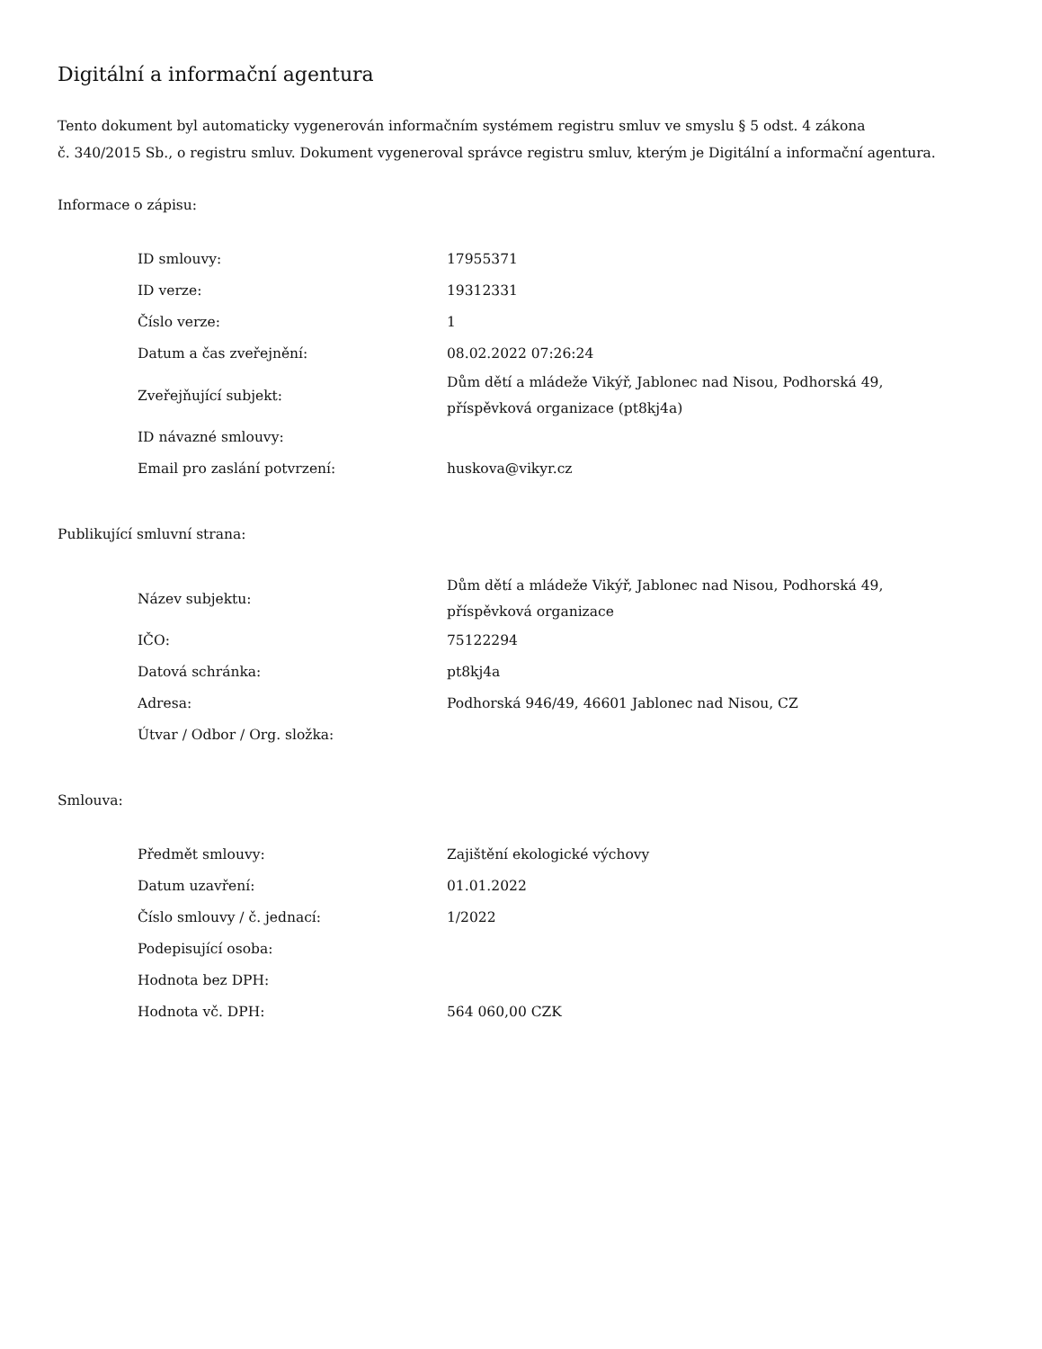Digitální a informační agentura
Tento dokument byl automaticky vygenerován informačním systémem registru smluv ve smyslu § 5 odst. 4 zákona
č. 340/2015 Sb., o registru smluv. Dokument vygeneroval správce registru smluv, kterým je Digitální a informační agentura.
Informace o zápisu:
| ID smlouvy: | 17955371 |
| ID verze: | 19312331 |
| Číslo verze: | 1 |
| Datum a čas zveřejnění: | 08.02.2022 07:26:24 |
| Zveřejňující subjekt: | Dům dětí a mládeže Vikýř, Jablonec nad Nisou, Podhorská 49, příspěvková organizace (pt8kj4a) |
| ID návazné smlouvy: | |
| Email pro zaslání potvrzení: | huskova@vikyr.cz |
Publikující smluvní strana:
| Název subjektu: | Dům dětí a mládeže Vikýř, Jablonec nad Nisou, Podhorská 49, příspěvková organizace |
| IČO: | 75122294 |
| Datová schránka: | pt8kj4a |
| Adresa: | Podhorská 946/49, 46601 Jablonec nad Nisou, CZ |
| Útvar / Odbor / Org. složka: | |
Smlouva:
| Předmět smlouvy: | Zajištění ekologické výchovy |
| Datum uzavření: | 01.01.2022 |
| Číslo smlouvy / č. jednací: | 1/2022 |
| Podepisující osoba: | |
| Hodnota bez DPH: | |
| Hodnota vč. DPH: | 564 060,00 CZK |